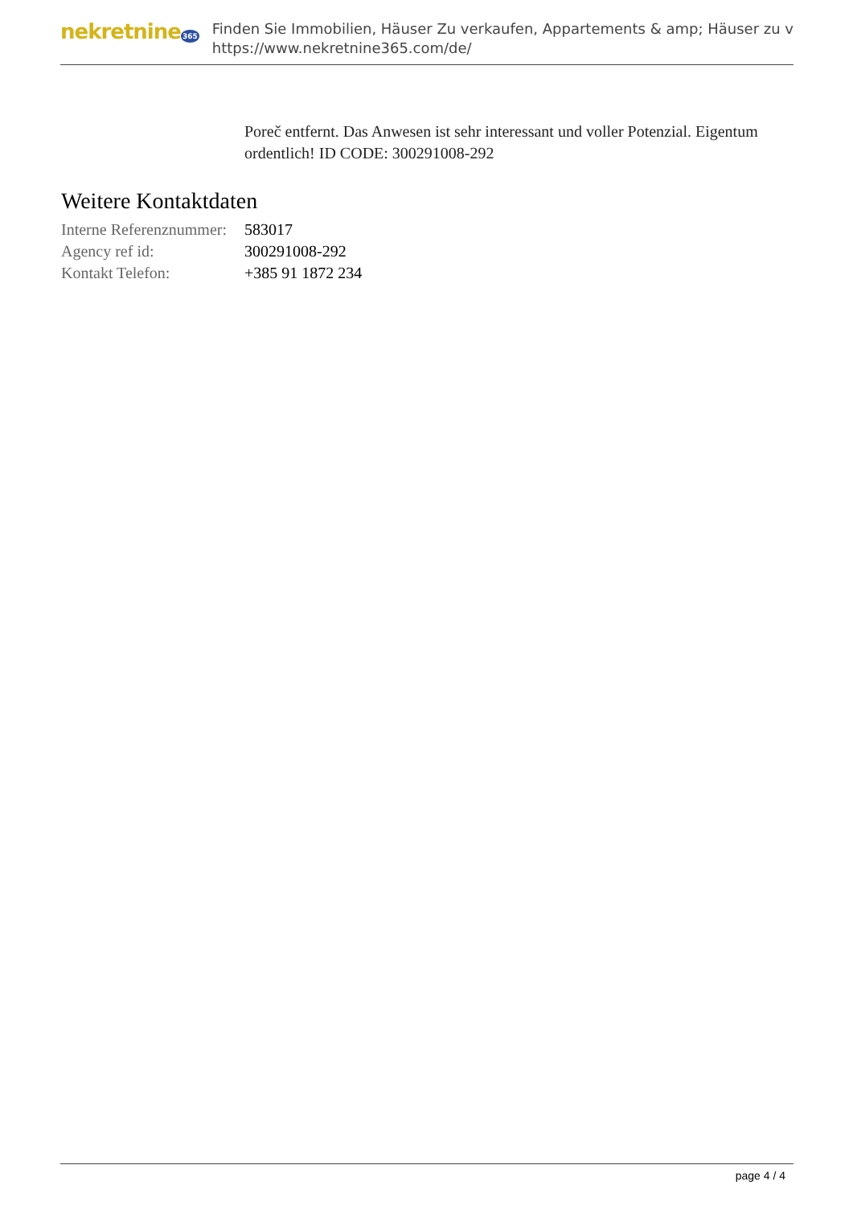nekretnine365
Finden Sie Immobilien, Häuser Zu verkaufen, Appartements & amp; Häuser zu v
https://www.nekretnine365.com/de/
Poreč entfernt. Das Anwesen ist sehr interessant und voller Potenzial. Eigentum ordentlich! ID CODE: 300291008-292
Weitere Kontaktdaten
| Interne Referenznummer: | 583017 |
| Agency ref id: | 300291008-292 |
| Kontakt Telefon: | +385 91 1872 234 |
page 4 / 4